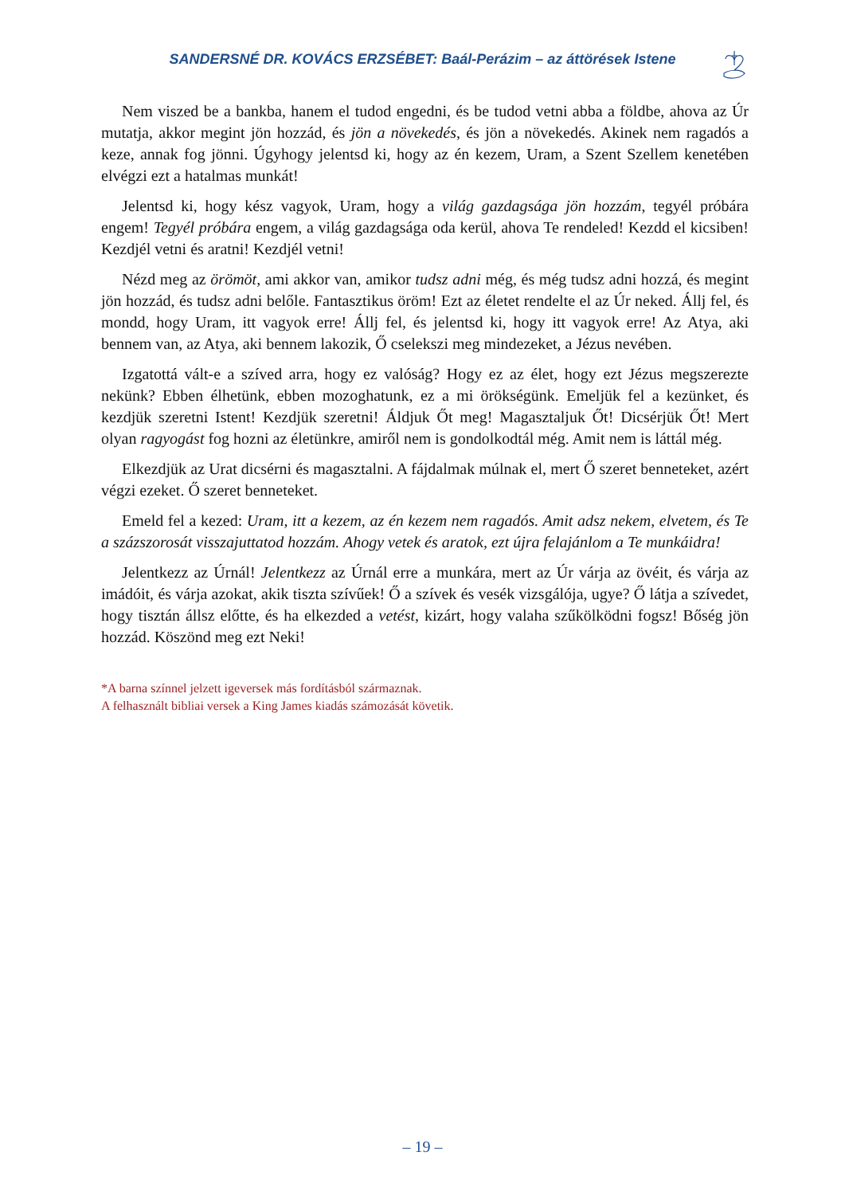SANDERSNÉ DR. KOVÁCS ERZSÉBET: Baál-Perázim – az áttörések Istene
Nem viszed be a bankba, hanem el tudod engedni, és be tudod vetni abba a földbe, ahova az Úr mutatja, akkor megint jön hozzád, és jön a növekedés, és jön a növekedés. Akinek nem ragadós a keze, annak fog jönni. Úgyhogy jelentsd ki, hogy az én kezem, Uram, a Szent Szellem kenetében elvégzi ezt a hatalmas munkát!
Jelentsd ki, hogy kész vagyok, Uram, hogy a világ gazdagsága jön hozzám, tegyél próbára engem! Tegyél próbára engem, a világ gazdagsága oda kerül, ahova Te rendeled! Kezdd el kicsiben! Kezdjél vetni és aratni! Kezdjél vetni!
Nézd meg az örömöt, ami akkor van, amikor tudsz adni még, és még tudsz adni hozzá, és megint jön hozzád, és tudsz adni belőle. Fantasztikus öröm! Ezt az életet rendelte el az Úr neked. Állj fel, és mondd, hogy Uram, itt vagyok erre! Állj fel, és jelentsd ki, hogy itt vagyok erre! Az Atya, aki bennem van, az Atya, aki bennem lakozik, Ő cselekszi meg mindezeket, a Jézus nevében.
Izgatottá vált-e a szíved arra, hogy ez valóság? Hogy ez az élet, hogy ezt Jézus megszerezte nekünk? Ebben élhetünk, ebben mozoghatunk, ez a mi örökségünk. Emeljük fel a kezünket, és kezdjük szeretni Istent! Kezdjük szeretni! Áldjuk Őt meg! Magasztaljuk Őt! Dicsérjük Őt! Mert olyan ragyogást fog hozni az életünkre, amiről nem is gondolkodtál még. Amit nem is láttál még.
Elkezdjük az Urat dicsérni és magasztalni. A fájdalmak múlnak el, mert Ő szeret benneteket, azért végzi ezeket. Ő szeret benneteket.
Emeld fel a kezed: Uram, itt a kezem, az én kezem nem ragadós. Amit adsz nekem, elvetem, és Te a százszorosát visszajuttatod hozzám. Ahogy vetek és aratok, ezt újra felajánlom a Te munkáidra!
Jelentkezz az Úrnál! Jelentkezz az Úrnál erre a munkára, mert az Úr várja az övéit, és várja az imádóit, és várja azokat, akik tiszta szívűek! Ő a szívek és vesék vizsgálója, ugye? Ő látja a szívedet, hogy tisztán állsz előtte, és ha elkezded a vetést, kizárt, hogy valaha szűkölködni fogsz! Bőség jön hozzád. Köszönd meg ezt Neki!
*A barna színnel jelzett igeversek más fordításból származnak.
A felhasznált bibliai versek a King James kiadás számozását követik.
– 19 –